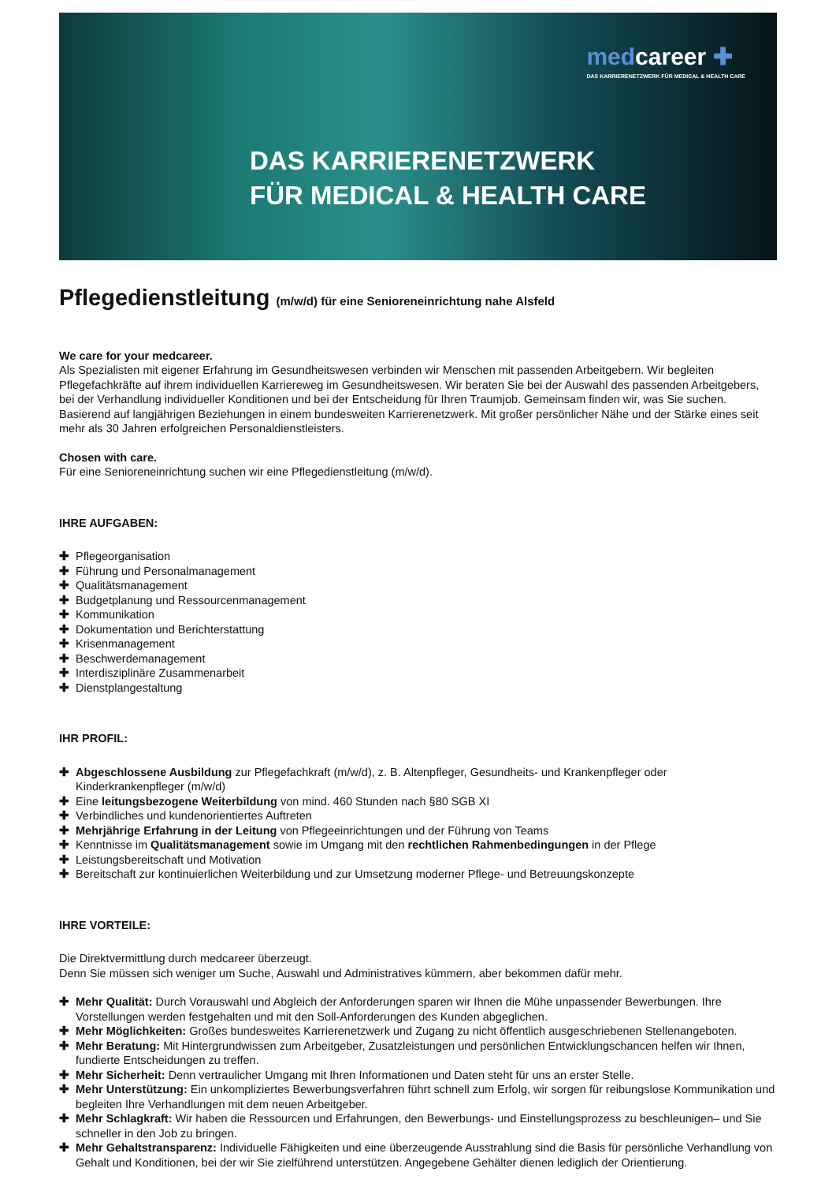medcareer ✚
DAS KARRIERENETZWERK FÜR MEDICAL & HEALTH CARE
DAS KARRIERENETZWERK
FÜR MEDICAL & HEALTH CARE
Pflegedienstleitung (m/w/d) für eine Senioreneinrichtung nahe Alsfeld
We care for your medcareer.
Als Spezialisten mit eigener Erfahrung im Gesundheitswesen verbinden wir Menschen mit passenden Arbeitgebern. Wir begleiten Pflegefachkräfte auf ihrem individuellen Karriereweg im Gesundheitswesen. Wir beraten Sie bei der Auswahl des passenden Arbeitgebers, bei der Verhandlung individueller Konditionen und bei der Entscheidung für Ihren Traumjob. Gemeinsam finden wir, was Sie suchen. Basierend auf langjährigen Beziehungen in einem bundesweiten Karrierenetzwerk. Mit großer persönlicher Nähe und der Stärke eines seit mehr als 30 Jahren erfolgreichen Personaldienstleisters.
Chosen with care.
Für eine Senioreneinrichtung suchen wir eine Pflegedienstleitung (m/w/d).
IHRE AUFGABEN:
✚ Pflegeorganisation
✚ Führung und Personalmanagement
✚ Qualitätsmanagement
✚ Budgetplanung und Ressourcenmanagement
✚ Kommunikation
✚ Dokumentation und Berichterstattung
✚ Krisenmanagement
✚ Beschwerdemanagement
✚ Interdisziplinäre Zusammenarbeit
✚ Dienstplangestaltung
IHR PROFIL:
✚ Abgeschlossene Ausbildung zur Pflegefachkraft (m/w/d), z. B. Altenpfleger, Gesundheits- und Krankenpfleger oder Kinderkrankenpfleger (m/w/d)
✚ Eine leitungsbezogene Weiterbildung von mind. 460 Stunden nach §80 SGB XI
✚ Verbindliches und kundenorientiertes Auftreten
✚ Mehrjährige Erfahrung in der Leitung von Pflegeeinrichtungen und der Führung von Teams
✚ Kenntnisse im Qualitätsmanagement sowie im Umgang mit den rechtlichen Rahmenbedingungen in der Pflege
✚ Leistungsbereitschaft und Motivation
✚ Bereitschaft zur kontinuierlichen Weiterbildung und zur Umsetzung moderner Pflege- und Betreuungskonzepte
IHRE VORTEILE:
Die Direktvermittlung durch medcareer überzeugt.
Denn Sie müssen sich weniger um Suche, Auswahl und Administratives kümmern, aber bekommen dafür mehr.
✚ Mehr Qualität: Durch Vorauswahl und Abgleich der Anforderungen sparen wir Ihnen die Mühe unpassender Bewerbungen. Ihre Vorstellungen werden festgehalten und mit den Soll-Anforderungen des Kunden abgeglichen.
✚ Mehr Möglichkeiten: Großes bundesweites Karrierenetzwerk und Zugang zu nicht öffentlich ausgeschriebenen Stellenangeboten.
✚ Mehr Beratung: Mit Hintergrundwissen zum Arbeitgeber, Zusatzleistungen und persönlichen Entwicklungschancen helfen wir Ihnen, fundierte Entscheidungen zu treffen.
✚ Mehr Sicherheit: Denn vertraulicher Umgang mit Ihren Informationen und Daten steht für uns an erster Stelle.
✚ Mehr Unterstützung: Ein unkompliziertes Bewerbungsverfahren führt schnell zum Erfolg, wir sorgen für reibungslose Kommunikation und begleiten Ihre Verhandlungen mit dem neuen Arbeitgeber.
✚ Mehr Schlagkraft: Wir haben die Ressourcen und Erfahrungen, den Bewerbungs- und Einstellungsprozess zu beschleunigen– und Sie schneller in den Job zu bringen.
✚ Mehr Gehaltstransparenz: Individuelle Fähigkeiten und eine überzeugende Ausstrahlung sind die Basis für persönliche Verhandlung von Gehalt und Konditionen, bei der wir Sie zielführend unterstützen. Angegebene Gehälter dienen lediglich der Orientierung.